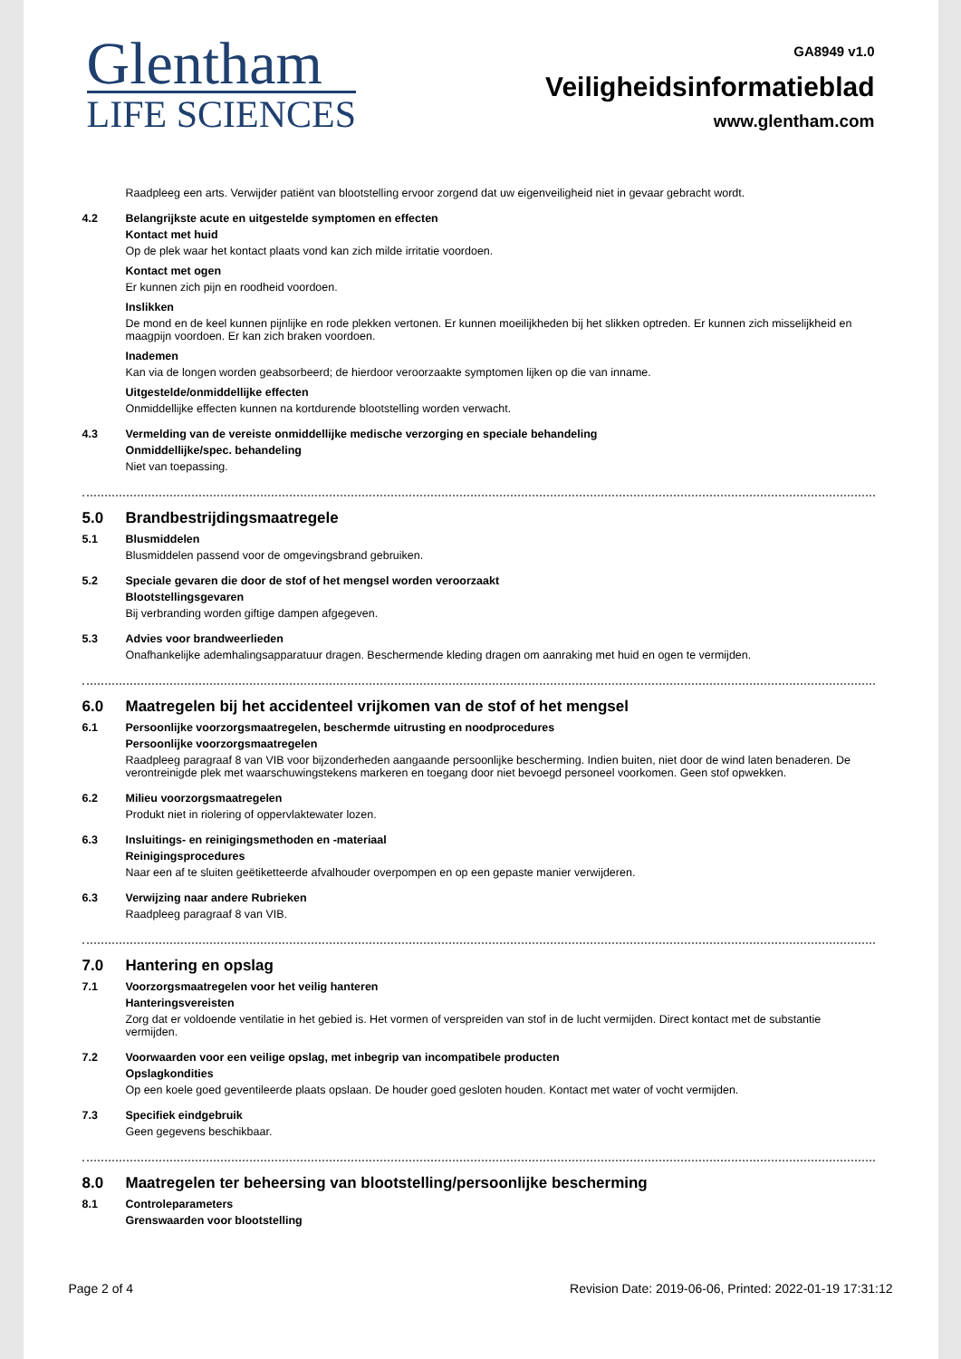Glentham
LIFE SCIENCES
GA8949 v1.0
Veiligheidsinformatieblad
www.glentham.com
Raadpleeg een arts. Verwijder patiënt van blootstelling ervoor zorgend dat uw eigenveiligheid niet in gevaar gebracht wordt.
4.2
Belangrijkste acute en uitgestelde symptomen en effecten
Kontact met huid
Op de plek waar het kontact plaats vond kan zich milde irritatie voordoen.
Kontact met ogen
Er kunnen zich pijn en roodheid voordoen.
Inslikken
De mond en de keel kunnen pijnlijke en rode plekken vertonen. Er kunnen moeilijkheden bij het slikken optreden. Er kunnen zich misselijkheid en maagpijn voordoen. Er kan zich braken voordoen.
Inademen
Kan via de longen worden geabsorbeerd; de hierdoor veroorzaakte symptomen lijken op die van inname.
Uitgestelde/onmiddellijke effecten
Onmiddellijke effecten kunnen na kortdurende blootstelling worden verwacht.
4.3
Vermelding van de vereiste onmiddellijke medische verzorging en speciale behandeling
Onmiddellijke/spec. behandeling
Niet van toepassing.
5.0 Brandbestrijdingsmaatregele
5.1
Blusmiddelen
Blusmiddelen passend voor de omgevingsbrand gebruiken.
5.2
Speciale gevaren die door de stof of het mengsel worden veroorzaakt
Blootstellingsgevaren
Bij verbranding worden giftige dampen afgegeven.
5.3
Advies voor brandweerlieden
Onafhankelijke ademhalingsapparatuur dragen. Beschermende kleding dragen om aanraking met huid en ogen te vermijden.
6.0 Maatregelen bij het accidenteel vrijkomen van de stof of het mengsel
6.1
Persoonlijke voorzorgsmaatregelen, beschermde uitrusting en noodprocedures
Persoonlijke voorzorgsmaatregelen
Raadpleeg paragraaf 8 van VIB voor bijzonderheden aangaande persoonlijke bescherming. Indien buiten, niet door de wind laten benaderen. De verontreinigde plek met waarschuwingstekens markeren en toegang door niet bevoegd personeel voorkomen. Geen stof opwekken.
6.2
Milieu voorzorgsmaatregelen
Produkt niet in riolering of oppervlaktewater lozen.
6.3
Insluitings- en reinigingsmethoden en -materiaal
Reinigingsprocedures
Naar een af te sluiten geëtiketteerde afvalhouder overpompen en op een gepaste manier verwijderen.
6.3
Verwijzing naar andere Rubrieken
Raadpleeg paragraaf 8 van VIB.
7.0 Hantering en opslag
7.1
Voorzorgsmaatregelen voor het veilig hanteren
Hanteringsvereisten
Zorg dat er voldoende ventilatie in het gebied is. Het vormen of verspreiden van stof in de lucht vermijden. Direct kontact met de substantie vermijden.
7.2
Voorwaarden voor een veilige opslag, met inbegrip van incompatibele producten
Opslagkondities
Op een koele goed geventileerde plaats opslaan. De houder goed gesloten houden. Kontact met water of vocht vermijden.
7.3
Specifiek eindgebruik
Geen gegevens beschikbaar.
8.0 Maatregelen ter beheersing van blootstelling/persoonlijke bescherming
8.1
Controleparameters
Grenswaarden voor blootstelling
Page 2 of 4 Revision Date: 2019-06-06, Printed: 2022-01-19 17:31:12